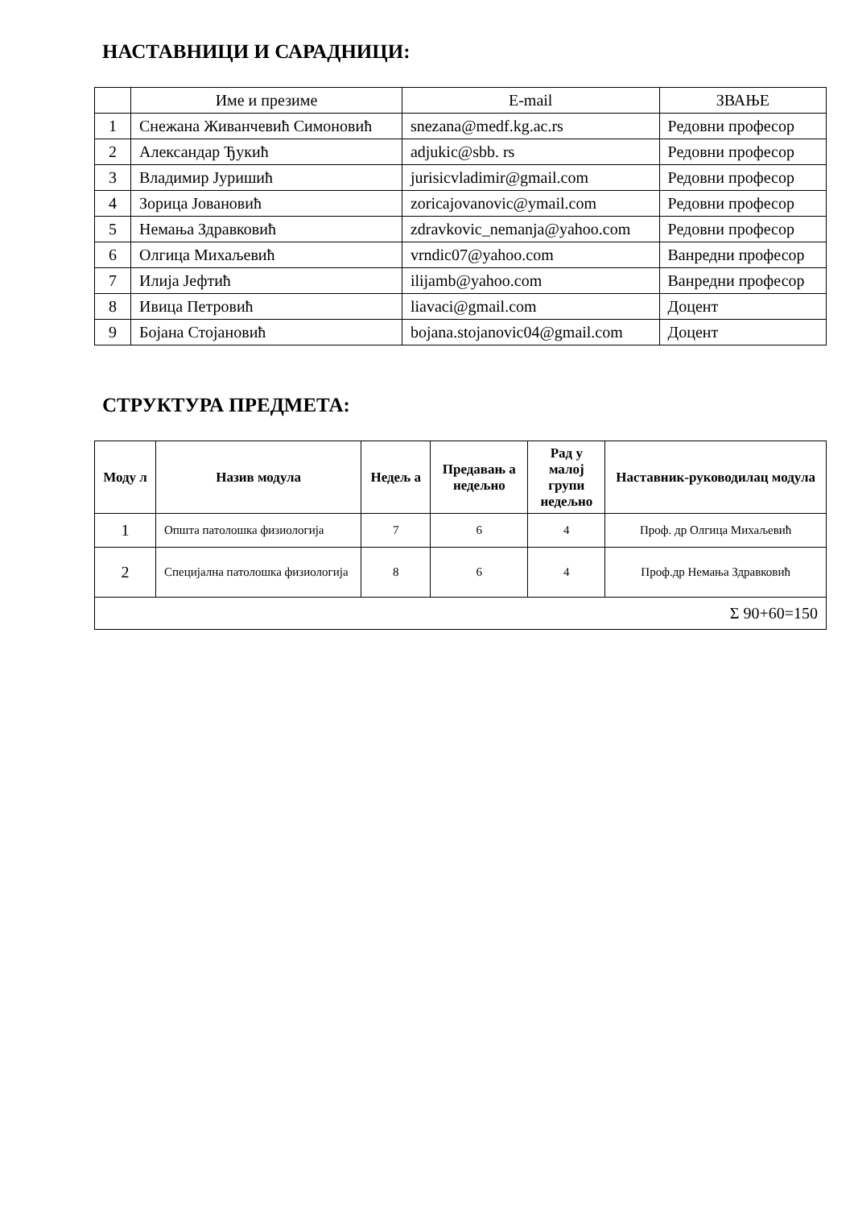НАСТАВНИЦИ И САРАДНИЦИ:
| | Име и презиме | E-mail | ЗВАЊЕ |
| 1 | Снежана Живанчевић Симоновић | snezana@medf.kg.ac.rs | Редовни професор |
| 2 | Александар Ђукић | adjukic@sbb. rs | Редовни професор |
| 3 | Владимир Јуришић | jurisicvladimir@gmail.com | Редовни професор |
| 4 | Зорица Јовановић | zoricajovanovic@ymail.com | Редовни професор |
| 5 | Немања Здравковић | zdravkovic_nemanja@yahoo.com | Редовни професор |
| 6 | Олгица Михаљевић | vrndic07@yahoo.com | Ванредни професор |
| 7 | Илија Јефтић | ilijamb@yahoo.com | Ванредни професор |
| 8 | Ивица Петровић | liavaci@gmail.com | Доцент |
| 9 | Бојана Стојановић | bojana.stojanovic04@gmail.com | Доцент |
СТРУКТУРА ПРЕДМЕТА:
| Моду л | Назив модула | Недељ а | Предавањ а недељно | Рад у малој групи недељно | Наставник-руководилац модула |
| --- | --- | --- | --- | --- | --- |
| 1 | Општа патолошка физиологија | 7 | 6 | 4 | Проф. др Олгица Михаљевић |
| 2 | Специјална патолошка физиологија | 8 | 6 | 4 | Проф.др Немања Здравковић |
| Σ 90+60=150 | | | | | |